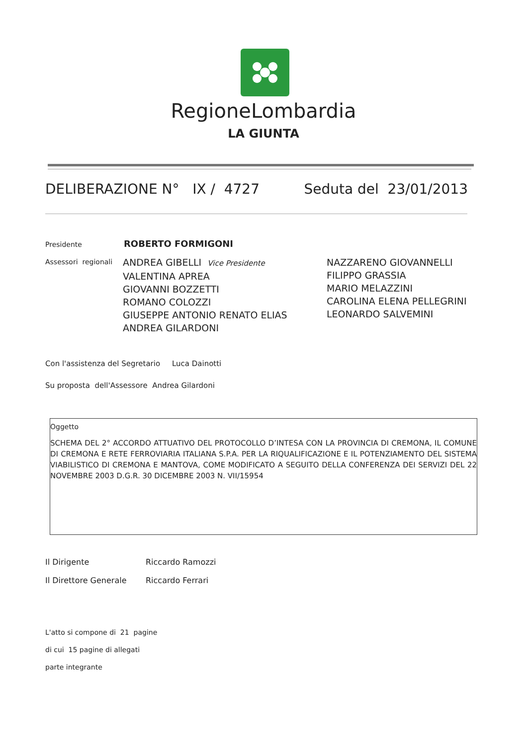RegioneLombardia
LA GIUNTA
DELIBERAZIONE N° IX / 4727 Seduta del 23/01/2013
Presidente ROBERTO FORMIGONI
Assessori regionali
ANDREA GIBELLI Vice Presidente
VALENTINA APREA
GIOVANNI BOZZETTI
ROMANO COLOZZI
GIUSEPPE ANTONIO RENATO ELIAS
ANDREA GILARDONI
NAZZARENO GIOVANNELLI
FILIPPO GRASSIA
MARIO MELAZZINI
CAROLINA ELENA PELLEGRINI
LEONARDO SALVEMINI
Con l'assistenza del Segretario Luca Dainotti
Su proposta dell'Assessore Andrea Gilardoni
Oggetto
SCHEMA DEL 2° ACCORDO ATTUATIVO DEL PROTOCOLLO D’INTESA CON LA PROVINCIA DI CREMONA, IL COMUNE DI CREMONA E RETE FERROVIARIA ITALIANA S.P.A. PER LA RIQUALIFICAZIONE E IL POTENZIAMENTO DEL SISTEMA VIABILISTICO DI CREMONA E MANTOVA, COME MODIFICATO A SEGUITO DELLA CONFERENZA DEI SERVIZI DEL 22 NOVEMBRE 2003 D.G.R. 30 DICEMBRE 2003 N. VII/15954
Il Dirigente Riccardo Ramozzi
Il Direttore Generale Riccardo Ferrari
L'atto si compone di 21 pagine
di cui 15 pagine di allegati
parte integrante